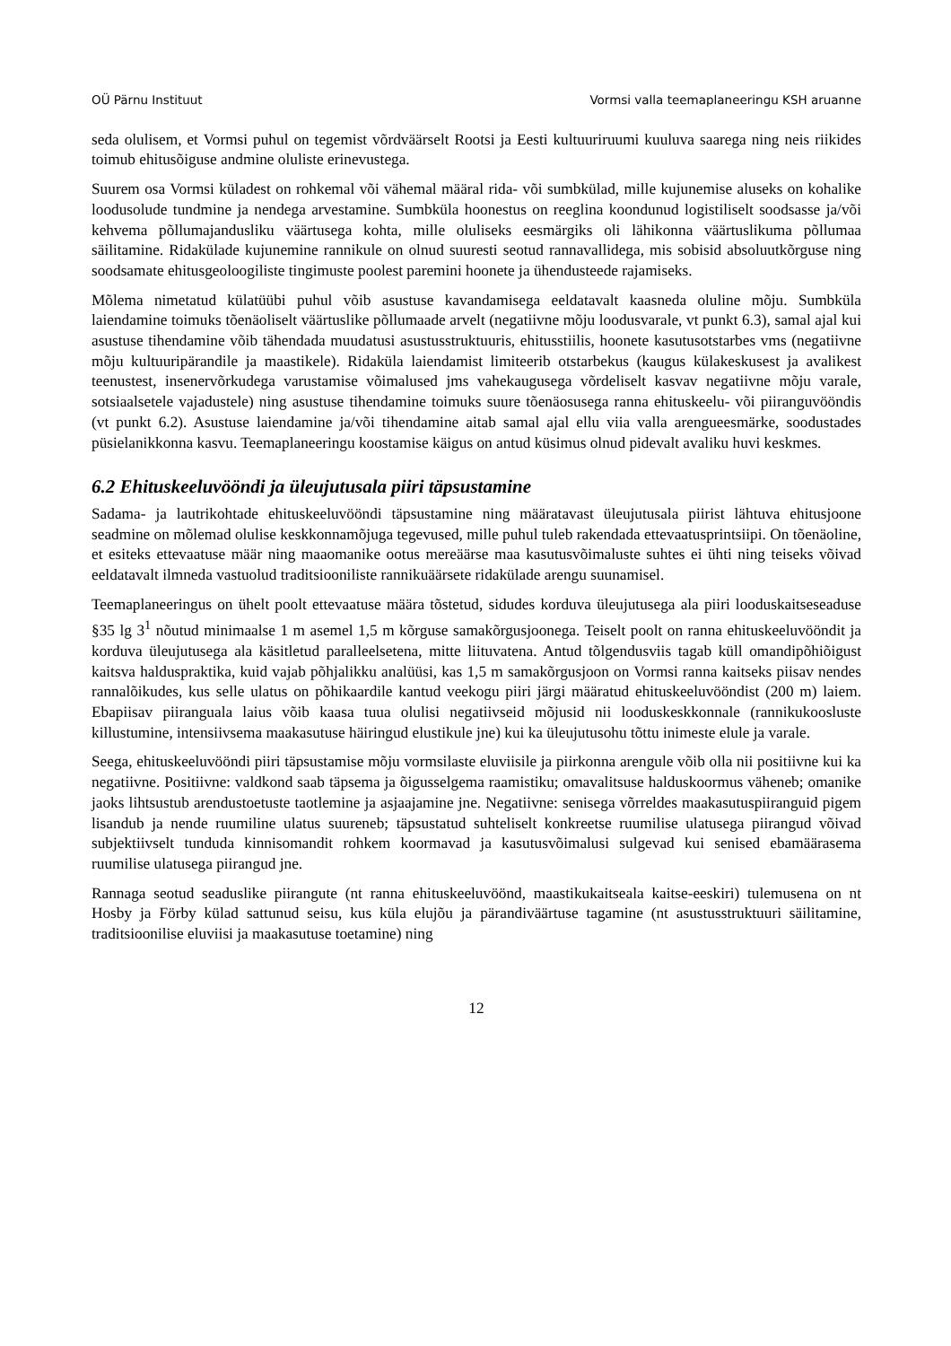OÜ Pärnu Instituut Vormsi valla teemaplaneeringu KSH aruanne
seda olulisem, et Vormsi puhul on tegemist võrdväärselt Rootsi ja Eesti kultuuriruumi kuuluva saarega ning neis riikides toimub ehitusõiguse andmine oluliste erinevustega.
Suurem osa Vormsi küladest on rohkemal või vähemal määral rida- või sumbkülad, mille kujunemise aluseks on kohalike loodusolude tundmine ja nendega arvestamine. Sumbküla hoonestus on reeglina koondunud logistiliselt soodsasse ja/või kehvema põllumajandusliku väärtusega kohta, mille oluliseks eesmärgiks oli lähikonna väärtuslikuma põllumaa säilitamine. Ridakülade kujunemine rannikule on olnud suuresti seotud rannavallidega, mis sobisid absoluutkõrguse ning soodsamate ehitusgeoloogiliste tingimuste poolest paremini hoonete ja ühendusteede rajamiseks.
Mõlema nimetatud külatüübi puhul võib asustuse kavandamisega eeldatavalt kaasneda oluline mõju. Sumbküla laiendamine toimuks tõenäoliselt väärtuslike põllumaade arvelt (negatiivne mõju loodusvarale, vt punkt 6.3), samal ajal kui asustuse tihendamine võib tähendada muudatusi asustusstruktuuris, ehitusstiilis, hoonete kasutusotstarbes vms (negatiivne mõju kultuuripärandile ja maastikele). Ridaküla laiendamist limiteerib otstarbekus (kaugus külakeskusest ja avalikest teenustest, insenervõrkudega varustamise võimalused jms vahekaugusega võrdeliselt kasvav negatiivne mõju varale, sotsiaalsetele vajadustele) ning asustuse tihendamine toimuks suure tõenäosusega ranna ehituskeelu- või piiranguvööndis (vt punkt 6.2). Asustuse laiendamine ja/või tihendamine aitab samal ajal ellu viia valla arengueesmärke, soodustades püsielanikkonna kasvu. Teemaplaneeringu koostamise käigus on antud küsimus olnud pidevalt avaliku huvi keskmes.
6.2 Ehituskeeluvööndi ja üleujutusala piiri täpsustamine
Sadama- ja lautrikohtade ehituskeeluvööndi täpsustamine ning määratavast üleujutusala piirist lähtuva ehitusjoone seadmine on mõlemad olulise keskkonnamõjuga tegevused, mille puhul tuleb rakendada ettevaatusprintsiipi. On tõenäoline, et esiteks ettevaatuse määr ning maaomanike ootus mereäärse maa kasutusvõimaluste suhtes ei ühti ning teiseks võivad eeldatavalt ilmneda vastuolud traditsiooniliste rannikuäärsete ridakülade arengu suunamisel.
Teemaplaneeringus on ühelt poolt ettevaatuse määra tõstetud, sidudes korduva üleujutusega ala piiri looduskaitseseaduse §35 lg 3<sup>1</sup> nõutud minimaalse 1 m asemel 1,5 m kõrguse samakõrgusjoonega. Teiselt poolt on ranna ehituskeeluvööndit ja korduva üleujutusega ala käsitletud paralleelsetena, mitte liituvatena. Antud tõlgendusviis tagab küll omandipõhiõigust kaitsva halduspraktika, kuid vajab põhjalikku analüüsi, kas 1,5 m samakõrgusjoon on Vormsi ranna kaitseks piisav nendes rannalõikudes, kus selle ulatus on põhikaardile kantud veekogu piiri järgi määratud ehituskeeluvööndist (200 m) laiem. Ebapiisav piiranguala laius võib kaasa tuua olulisi negatiivseid mõjusid nii looduskeskkonnale (rannikukoosluste killustumine, intensiivsema maakasutuse häiringud elustikule jne) kui ka üleujutusohu tõttu inimeste elule ja varale.
Seega, ehituskeeluvööndi piiri täpsustamise mõju vormsilaste eluviisile ja piirkonna arengule võib olla nii positiivne kui ka negatiivne. Positiivne: valdkond saab täpsema ja õigusselgema raamistiku; omavalitsuse halduskoormus väheneb; omanike jaoks lihtsustub arendustoetuste taotlemine ja asjaajamine jne. Negatiivne: senisega võrreldes maakasutuspiiranguid pigem lisandub ja nende ruumiline ulatus suureneb; täpsustatud suhteliselt konkreetse ruumilise ulatusega piirangud võivad subjektiivselt tunduda kinnisomandit rohkem koormavad ja kasutusvõimalusi sulgevad kui senised ebamäärasema ruumilise ulatusega piirangud jne.
Rannaga seotud seaduslike piirangute (nt ranna ehituskeeluvöönd, maastikukaitseala kaitse-eeskiri) tulemusena on nt Hosby ja Förby külad sattunud seisu, kus küla elujõu ja pärandiväärtuse tagamine (nt asustusstruktuuri säilitamine, traditsioonilise eluviisi ja maakasutuse toetamine) ning
12